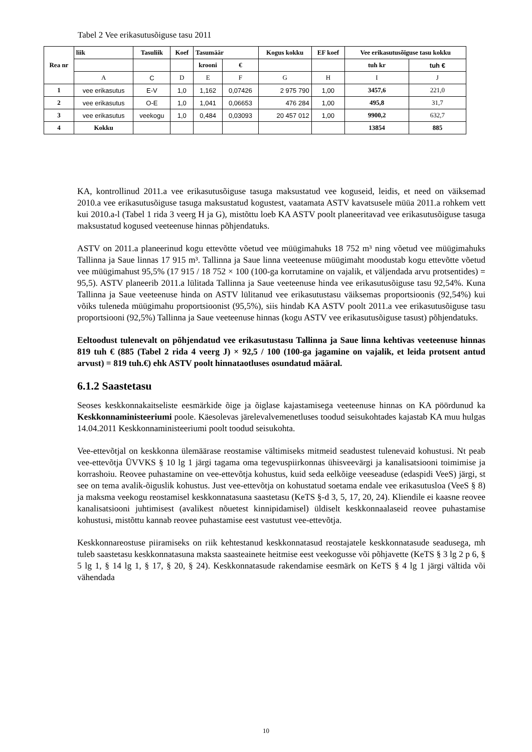Tabel 2 Vee erikasutusõiguse tasu 2011
| Rea nr | liik | Tasuliik | Koef | Tasumäär | | Kogus kokku | EF koef | Vee erikasutusõiguse tasu kokku | |
| --- | --- | --- | --- | --- | --- | --- | --- | --- | --- |
| | | | | krooni | € | | | tuh kr | tuh € |
| | A | C | D | E | F | G | H | I | J |
| 1 | vee erikasutus | E-V | 1,0 | 1,162 | 0,07426 | 2 975 790 | 1,00 | 3457,6 | 221,0 |
| 2 | vee erikasutus | O-E | 1,0 | 1,041 | 0,06653 | 476 284 | 1,00 | 495,8 | 31,7 |
| 3 | vee erikasutus | veekogu | 1,0 | 0,484 | 0,03093 | 20 457 012 | 1,00 | 9900,2 | 632,7 |
| 4 | Kokku | | | | | | | 13854 | 885 |
KA, kontrollinud 2011.a vee erikasutusõiguse tasuga maksustatud vee koguseid, leidis, et need on väiksemad 2010.a vee erikasutusõiguse tasuga maksustatud kogustest, vaatamata ASTV kavatsusele müüa 2011.a rohkem vett kui 2010.a-l (Tabel 1 rida 3 veerg H ja G), mistõttu loeb KA ASTV poolt planeeritavad vee erikasutusõiguse tasuga maksustatud kogused veeteenuse hinnas põhjendatuks.
ASTV on 2011.a planeerinud kogu ettevõtte võetud vee müügimahuks 18 752 m³ ning võetud vee müügimahuks Tallinna ja Saue linnas 17 915 m³. Tallinna ja Saue linna veeteenuse müügimaht moodustab kogu ettevõtte võetud vee müügimahust 95,5% (17 915 / 18 752 × 100 (100-ga korrutamine on vajalik, et väljendada arvu protsentides) = 95,5). ASTV planeerib 2011.a lülitada Tallinna ja Saue veeteenuse hinda vee erikasutusõiguse tasu 92,54%. Kuna Tallinna ja Saue veeteenuse hinda on ASTV lülitanud vee erikasutustasu väiksemas proportsioonis (92,54%) kui võiks tuleneda müügimahu proportsioonist (95,5%), siis hindab KA ASTV poolt 2011.a vee erikasutusõiguse tasu proportsiooni (92,5%) Tallinna ja Saue veeteenuse hinnas (kogu ASTV vee erikasutusõiguse tasust) põhjendatuks.
Eeltoodust tulenevalt on põhjendatud vee erikasutustasu Tallinna ja Saue linna kehtivas veeteenuse hinnas 819 tuh € (885 (Tabel 2 rida 4 veerg J) × 92,5 / 100 (100-ga jagamine on vajalik, et leida protsent antud arvust) = 819 tuh.€) ehk ASTV poolt hinnataotluses osundatud määral.
6.1.2 Saastetasu
Seoses keskkonnakaitseliste eesmärkide õige ja õiglase kajastamisega veeteenuse hinnas on KA pöördunud ka Keskkonnaministeeriumi poole. Käesolevas järelevalvemenetluses toodud seisukohtades kajastab KA muu hulgas 14.04.2011 Keskkonnaministeeriumi poolt toodud seisukohta.
Vee-ettevõtjal on keskkonna ülemäärase reostamise vältimiseks mitmeid seadustest tulenevaid kohustusi. Nt peab vee-ettevõtja ÜVVKS § 10 lg 1 järgi tagama oma tegevuspiirkonnas ühisveevärgi ja kanalisatsiooni toimimise ja korrashoiu. Reovee puhastamine on vee-ettevõtja kohustus, kuid seda eelkõige veeseaduse (edaspidi VeeS) järgi, st see on tema avalik-õiguslik kohustus. Just vee-ettevõtja on kohustatud soetama endale vee erikasutusloa (VeeS § 8) ja maksma veekogu reostamisel keskkonnatasuna saastetasu (KeTS §-d 3, 5, 17, 20, 24). Kliendile ei kaasne reovee kanalisatsiooni juhtimisest (avalikest nõuetest kinnipidamisel) üldiselt keskkonnaalaseid reovee puhastamise kohustusi, mistõttu kannab reovee puhastamise eest vastutust vee-ettevõtja.
Keskkonnareostuse piiramiseks on riik kehtestanud keskkonnatasud reostajatele keskkonnatasude seadusega, mh tuleb saastetasu keskkonnatasuna maksta saasteainete heitmise eest veekogusse või põhjavette (KeTS § 3 lg 2 p 6, § 5 lg 1, § 14 lg 1, § 17, § 20, § 24). Keskkonnatasude rakendamise eesmärk on KeTS § 4 lg 1 järgi vältida või vähendada
10